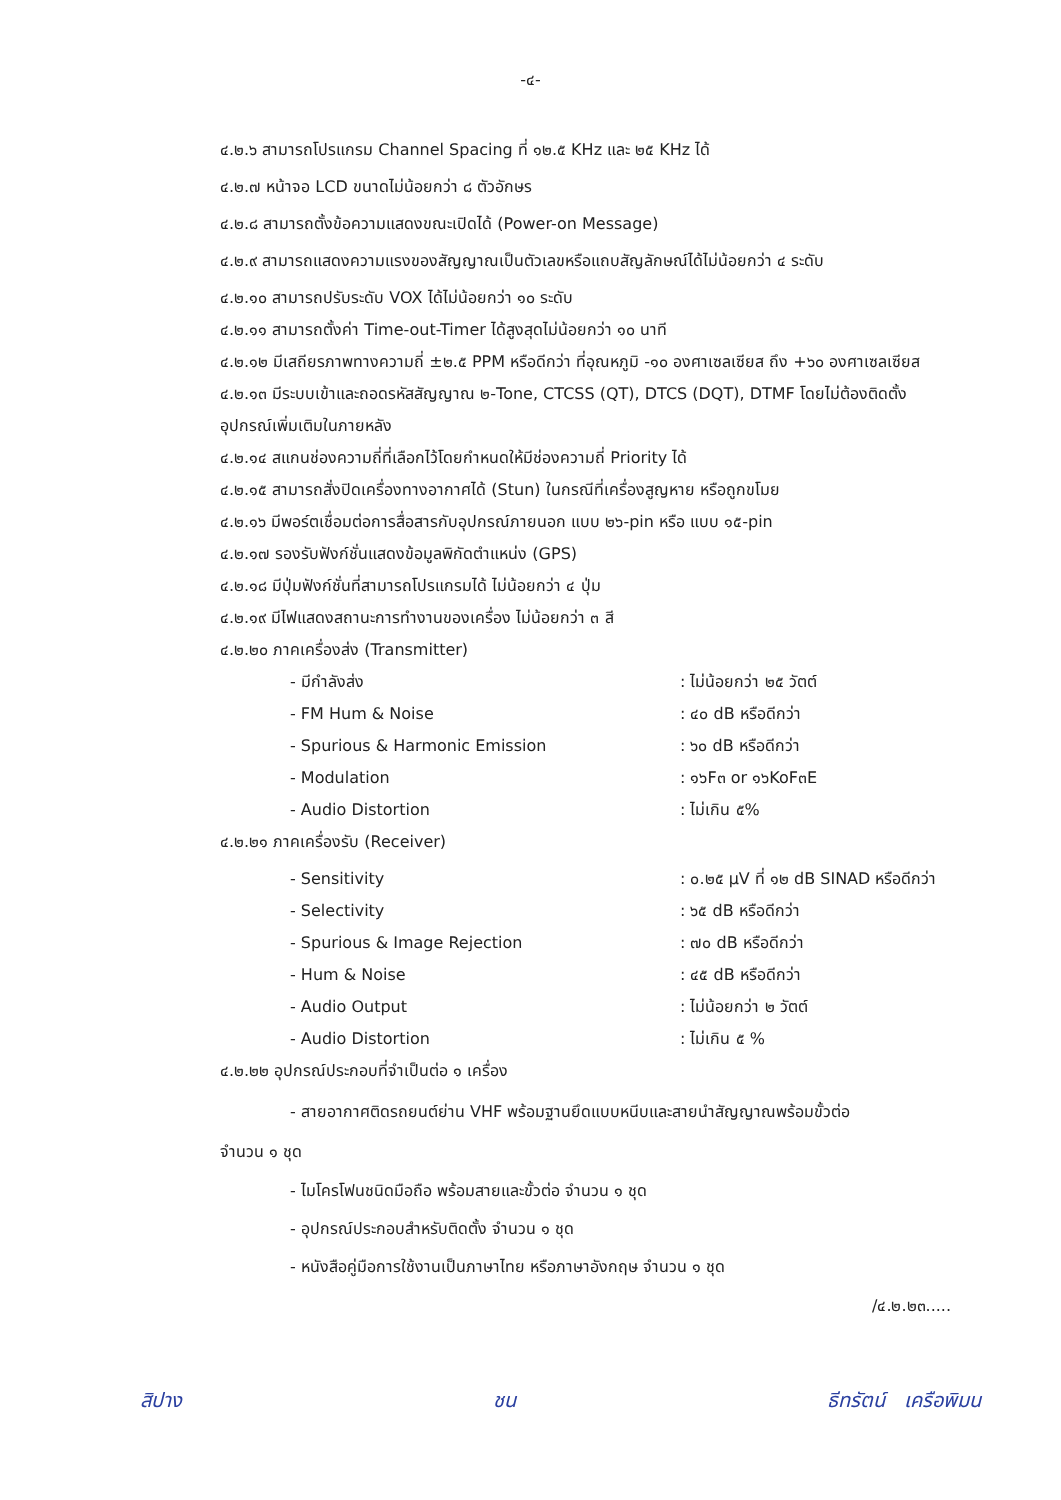-๔-
๔.๒.๖ สามารถโปรแกรม Channel Spacing ที่ ๑๒.๕ KHz และ ๒๕ KHz ได้
๔.๒.๗ หน้าจอ LCD ขนาดไม่น้อยกว่า ๘ ตัวอักษร
๔.๒.๘ สามารถตั้งข้อความแสดงขณะเปิดได้ (Power-on Message)
๔.๒.๙ สามารถแสดงความแรงของสัญญาณเป็นตัวเลขหรือแถบสัญลักษณ์ได้ไม่น้อยกว่า ๔ ระดับ
๔.๒.๑๐ สามารถปรับระดับ VOX ได้ไม่น้อยกว่า ๑๐ ระดับ
๔.๒.๑๑ สามารถตั้งค่า Time-out-Timer ได้สูงสุดไม่น้อยกว่า ๑๐ นาที
๔.๒.๑๒ มีเสถียรภาพทางความถี่ ±๒.๕ PPM หรือดีกว่า ที่อุณหภูมิ -๑๐ องศาเซลเซียส ถึง +๖๐ องศาเซลเซียส
๔.๒.๑๓ มีระบบเข้าและถอดรหัสสัญญาณ ๒-Tone, CTCSS (QT), DTCS (DQT), DTMF โดยไม่ต้องติดตั้งอุปกรณ์เพิ่มเติมในภายหลัง
๔.๒.๑๔ สแกนช่องความถี่ที่เลือกไว้โดยกำหนดให้มีช่องความถี่ Priority ได้
๔.๒.๑๕ สามารถสั่งปิดเครื่องทางอากาศได้ (Stun) ในกรณีที่เครื่องสูญหาย หรือถูกขโมย
๔.๒.๑๖ มีพอร์ตเชื่อมต่อการสื่อสารกับอุปกรณ์ภายนอก แบบ ๒๖-pin หรือ แบบ ๑๕-pin
๔.๒.๑๗ รองรับฟังก์ชั่นแสดงข้อมูลพิกัดตำแหน่ง (GPS)
๔.๒.๑๘ มีปุ่มฟังก์ชั่นที่สามารถโปรแกรมได้ ไม่น้อยกว่า ๔ ปุ่ม
๔.๒.๑๙ มีไฟแสดงสถานะการทำงานของเครื่อง ไม่น้อยกว่า ๓ สี
๔.๒.๒๐ ภาคเครื่องส่ง (Transmitter)
- มีกำลังส่ง : ไม่น้อยกว่า ๒๕ วัตต์
- FM Hum & Noise : ๔๐ dB หรือดีกว่า
- Spurious & Harmonic Emission : ๖๐ dB หรือดีกว่า
- Modulation : ๑๖F๓ or ๑๖KoF๓E
- Audio Distortion : ไม่เกิน ๕%
๔.๒.๒๑ ภาคเครื่องรับ (Receiver)
- Sensitivity : ๐.๒๕ µV ที่ ๑๒ dB SINAD หรือดีกว่า
- Selectivity : ๖๕ dB หรือดีกว่า
- Spurious & Image Rejection : ๗๐ dB หรือดีกว่า
- Hum & Noise : ๔๕ dB หรือดีกว่า
- Audio Output : ไม่น้อยกว่า ๒ วัตต์
- Audio Distortion : ไม่เกิน ๕ %
๔.๒.๒๒ อุปกรณ์ประกอบที่จำเป็นต่อ ๑ เครื่อง
- สายอากาศติดรถยนต์ย่าน VHF พร้อมฐานยึดแบบหนีบและสายนำสัญญาณพร้อมขั้วต่อ
จำนวน ๑ ชุด
- ไมโครโฟนชนิดมือถือ พร้อมสายและขั้วต่อ จำนวน ๑ ชุด
- อุปกรณ์ประกอบสำหรับติดตั้ง จำนวน ๑ ชุด
- หนังสือคู่มือการใช้งานเป็นภาษาไทย หรือภาษาอังกฤษ จำนวน ๑ ชุด
/๔.๒.๒๓.....
สิปาง ชน ธีทรัตน์ เครือพิมน